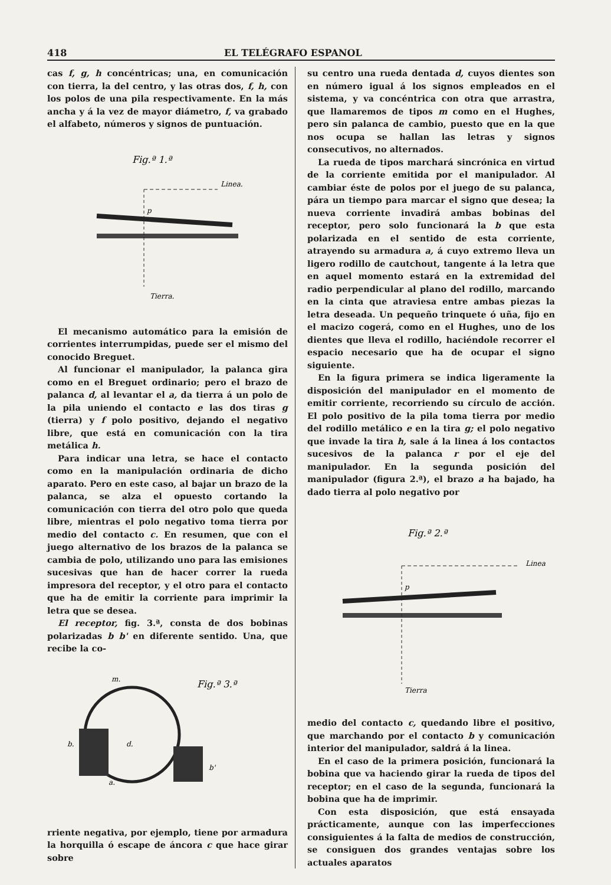418 EL TELÉGRAFO ESPANOL
cas f, g, h concéntricas; una, en comunicación con tierra, la del centro, y las otras dos, f, h, con los polos de una pila respectivamente. En la más ancha y á la vez de mayor diámetro, f, va grabado el alfabeto, números y signos de puntuación.
Fig.ª 1.ª
Linea.
Tierra.
p
El mecanismo automático para la emisión de corrientes interrumpidas, puede ser el mismo del conocido Breguet.
Al funcionar el manipulador, la palanca gira como en el Breguet ordinario; pero el brazo de palanca d, al levantar el a, da tierra á un polo de la pila uniendo el contacto e las dos tiras g (tierra) y f polo positivo, dejando el negativo libre, que está en comunicación con la tira metálica h.
Para indicar una letra, se hace el contacto como en la manipulación ordinaria de dicho aparato. Pero en este caso, al bajar un brazo de la palanca, se alza el opuesto cortando la comunicación con tierra del otro polo que queda libre, mientras el polo negativo toma tierra por medio del contacto c. En resumen, que con el juego alternativo de los brazos de la palanca se cambia de polo, utilizando uno para las emisiones sucesivas que han de hacer correr la rueda impresora del receptor, y el otro para el contacto que ha de emitir la corriente para imprimir la letra que se desea.
El receptor, fig. 3.ª, consta de dos bobinas polarizadas b b' en diferente sentido. Una, que recibe la co-
Fig.ª 3.ª
m.
b.
b'
d.
a.
rriente negativa, por ejemplo, tiene por armadura la horquilla ó escape de áncora c que hace girar sobre
su centro una rueda dentada d, cuyos dientes son en número igual á los signos empleados en el sistema, y va concéntrica con otra que arrastra, que llamaremos de tipos m como en el Hughes, pero sin palanca de cambio, puesto que en la que nos ocupa se hallan las letras y signos consecutivos, no alternados.
La rueda de tipos marchará sincrónica en virtud de la corriente emitida por el manipulador. Al cambiar éste de polos por el juego de su palanca, pára un tiempo para marcar el signo que desea; la nueva corriente invadirá ambas bobinas del receptor, pero solo funcionará la b que esta polarizada en el sentido de esta corriente, atrayendo su armadura a, á cuyo extremo lleva un ligero rodillo de cautchout, tangente á la letra que en aquel momento estará en la extremidad del radio perpendicular al plano del rodillo, marcando en la cinta que atraviesa entre ambas piezas la letra deseada. Un pequeño trinquete ó uña, fijo en el macizo cogerá, como en el Hughes, uno de los dientes que lleva el rodillo, haciéndole recorrer el espacio necesario que ha de ocupar el signo siguiente.
En la figura primera se indica ligeramente la disposición del manipulador en el momento de emitir corriente, recorriendo su círculo de acción. El polo positivo de la pila toma tierra por medio del rodillo metálico e en la tira g; el polo negativo que invade la tira h, sale á la linea á los contactos sucesivos de la palanca r por el eje del manipulador. En la segunda posición del manipulador (figura 2.ª), el brazo a ha bajado, ha dado tierra al polo negativo por
Fig.ª 2.ª
Linea
Tierra
p
medio del contacto c, quedando libre el positivo, que marchando por el contacto b y comunicación interior del manipulador, saldrá á la linea.
En el caso de la primera posición, funcionará la bobina que va haciendo girar la rueda de tipos del receptor; en el caso de la segunda, funcionará la bobina que ha de imprimir.
Con esta disposición, que está ensayada prácticamente, aunque con las imperfecciones consiguientes á la falta de medios de construcción, se consiguen dos grandes ventajas sobre los actuales aparatos